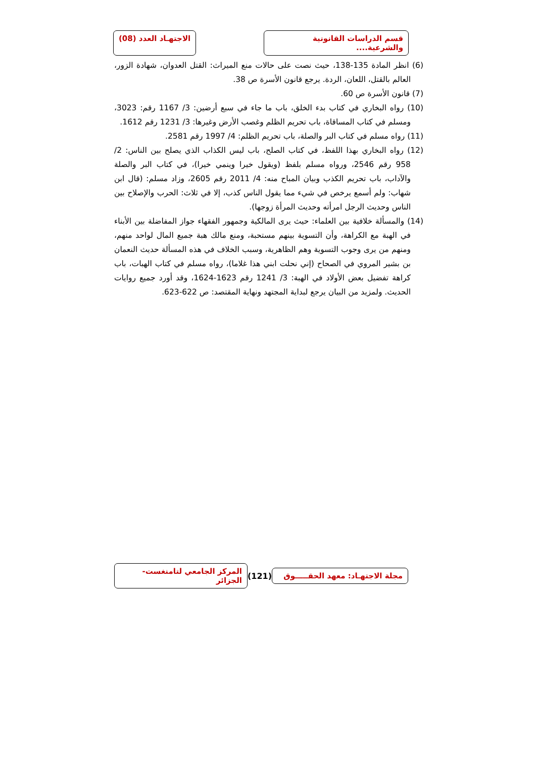قسم الدراسات القانونية والشرعية....
الاجتهـاد العدد (08)
(6) انظر المادة 135-138، حيث نصت على حالات منع الميراث: القتل العدوان، شهادة الزور، العالم بالقتل، اللعان، الردة. يرجع قانون الأسرة ص 38.
(7) قانون الأسرة ص 60.
(10) رواه البخاري في كتاب بدء الخلق، باب ما جاء في سبع أرضين: 3/ 1167 رقم: 3023، ومسلم في كتاب المساقاة، باب تحريم الظلم وغصب الأرض وغيرها: 3/ 1231 رقم 1612.
(11) رواه مسلم في كتاب البر والصلة، باب تحريم الظلم: 4/ 1997 رقم 2581.
(12) رواه البخاري بهذا اللفظ، في كتاب الصلح، باب ليس الكذاب الذي يصلح بين الناس: 2/ 958 رقم 2546، ورواه مسلم بلفظ (ويقول خيرا وينمي خيرا)، في كتاب البر والصلة والآداب، باب تحريم الكذب وبيان المباح منه: 4/ 2011 رقم 2605، وزاد مسلم: (قال ابن شهاب: ولم أسمع يرخص في شيء مما يقول الناس كذب، إلا في ثلاث: الحرب والإصلاح بين الناس وحديث الرجل امرأته وحديث المرأة زوجها).
(14) والمسألة خلافية بين العلماء: حيث يرى المالكية وجمهور الفقهاء جواز المفاضلة بين الأبناء في الهبة مع الكراهة، وأن التسوية بينهم مستحبة، ومنع مالك هبة جميع المال لواحد منهم، ومنهم من يرى وجوب التسوية وهم الظاهرية، وسبب الخلاف في هذه المسألة حديث النعمان بن بشير المروي في الصحاح (إني نحلت ابني هذا غلاما)، رواه مسلم في كتاب الهبات، باب كراهة تفضيل بعض الأولاد في الهبة: 3/ 1241 رقم 1623-1624، وقد أورد جميع روايات الحديث. ولمزيد من البيان يرجع لبداية المجتهد ونهاية المقتصد: ص 622-623.
مجلة الاجتهـاد: معهد الحقـــــوق
(121)
المركز الجامعي لتامنغست- الجزائر